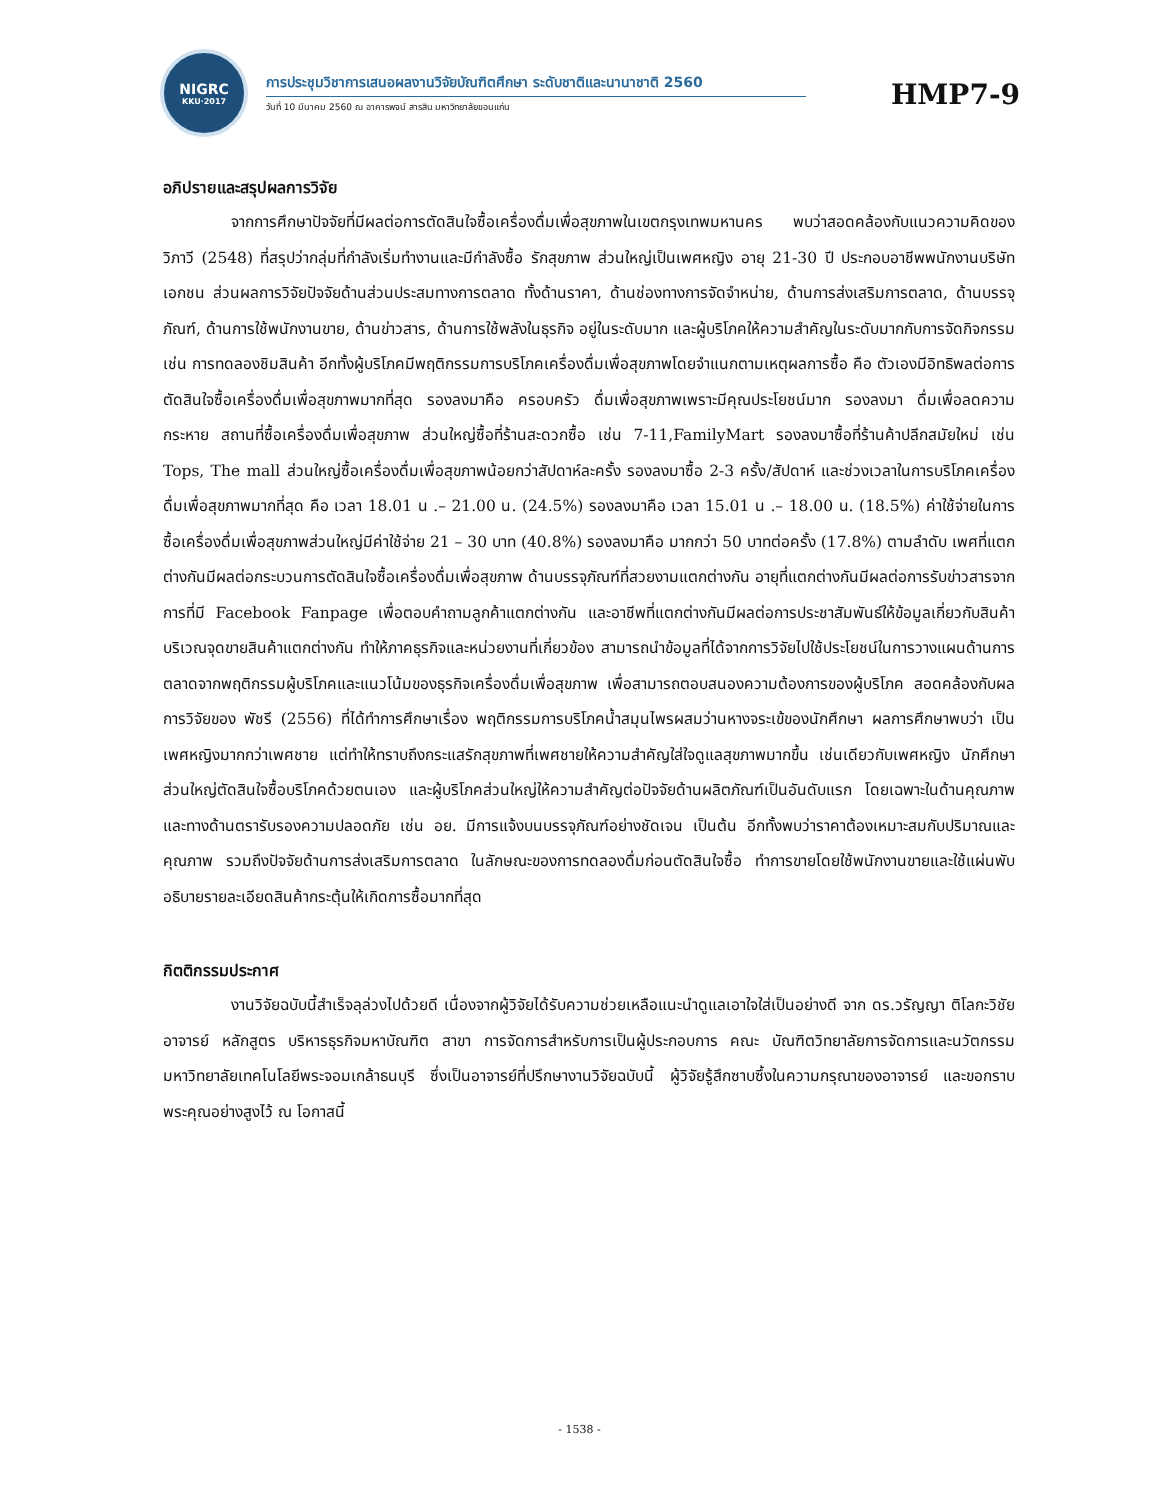NIGRC
KKU·2017
การประชุมวิชาการเสนอผลงานวิจัยบัณฑิตศึกษา ระดับชาติและนานาชาติ 2560
วันที่ 10 มีนาคม 2560 ณ อาคารพจน์ สารสิน มหาวิทยาลัยขอนแก่น
HMP7-9
อภิปรายและสรุปผลการวิจัย
จากการศึกษาปัจจัยที่มีผลต่อการตัดสินใจซื้อเครื่องดื่มเพื่อสุขภาพในเขตกรุงเทพมหานคร พบว่าสอดคล้องกับแนวความคิดของ วิภาวี (2548) ที่สรุปว่ากลุ่มที่กำลังเริ่มทำงานและมีกำลังซื้อ รักสุขภาพ ส่วนใหญ่เป็นเพศหญิง อายุ 21-30 ปี ประกอบอาชีพพนักงานบริษัทเอกชน ส่วนผลการวิจัยปัจจัยด้านส่วนประสมทางการตลาด ทั้งด้านราคา, ด้านช่องทางการจัดจำหน่าย, ด้านการส่งเสริมการตลาด, ด้านบรรจุภัณฑ์, ด้านการใช้พนักงานขาย, ด้านข่าวสาร, ด้านการใช้พลังในธุรกิจ อยู่ในระดับมาก และผู้บริโภคให้ความสำคัญในระดับมากกับการจัดกิจกรรม เช่น การทดลองชิมสินค้า อีกทั้งผู้บริโภคมีพฤติกรรมการบริโภคเครื่องดื่มเพื่อสุขภาพโดยจำแนกตามเหตุผลการซื้อ คือ ตัวเองมีอิทธิพลต่อการตัดสินใจซื้อเครื่องดื่มเพื่อสุขภาพมากที่สุด รองลงมาคือ ครอบครัว ดื่มเพื่อสุขภาพเพราะมีคุณประโยชน์มาก รองลงมา ดื่มเพื่อลดความกระหาย สถานที่ซื้อเครื่องดื่มเพื่อสุขภาพ ส่วนใหญ่ซื้อที่ร้านสะดวกซื้อ เช่น 7-11,FamilyMart รองลงมาซื้อที่ร้านค้าปลีกสมัยใหม่ เช่น Tops, The mall ส่วนใหญ่ซื้อเครื่องดื่มเพื่อสุขภาพน้อยกว่าสัปดาห์ละครั้ง รองลงมาซื้อ 2-3 ครั้ง/สัปดาห์ และช่วงเวลาในการบริโภคเครื่องดื่มเพื่อสุขภาพมากที่สุด คือ เวลา 18.01 น .– 21.00 น. (24.5%) รองลงมาคือ เวลา 15.01 น .– 18.00 น. (18.5%) ค่าใช้จ่ายในการซื้อเครื่องดื่มเพื่อสุขภาพส่วนใหญ่มีค่าใช้จ่าย 21 – 30 บาท (40.8%) รองลงมาคือ มากกว่า 50 บาทต่อครั้ง (17.8%) ตามลำดับ เพศที่แตกต่างกันมีผลต่อกระบวนการตัดสินใจซื้อเครื่องดื่มเพื่อสุขภาพ ด้านบรรจุภัณฑ์ที่สวยงามแตกต่างกัน อายุที่แตกต่างกันมีผลต่อการรับข่าวสารจากการที่มี Facebook Fanpage เพื่อตอบคำถามลูกค้าแตกต่างกัน และอาชีพที่แตกต่างกันมีผลต่อการประชาสัมพันธ์ให้ข้อมูลเกี่ยวกับสินค้าบริเวณจุดขายสินค้าแตกต่างกัน ทำให้ภาคธุรกิจและหน่วยงานที่เกี่ยวข้อง สามารถนำข้อมูลที่ได้จากการวิจัยไปใช้ประโยชน์ในการวางแผนด้านการตลาดจากพฤติกรรมผู้บริโภคและแนวโน้มของธุรกิจเครื่องดื่มเพื่อสุขภาพ เพื่อสามารถตอบสนองความต้องการของผู้บริโภค สอดคล้องกับผลการวิจัยของ พัชรี (2556) ที่ได้ทำการศึกษาเรื่อง พฤติกรรมการบริโภคน้ำสมุนไพรผสมว่านหางจระเข้ของนักศึกษา ผลการศึกษาพบว่า เป็นเพศหญิงมากกว่าเพศชาย แต่ทำให้ทราบถึงกระแสรักสุขภาพที่เพศชายให้ความสำคัญใส่ใจดูแลสุขภาพมากขึ้น เช่นเดียวกับเพศหญิง นักศึกษาส่วนใหญ่ตัดสินใจซื้อบริโภคด้วยตนเอง และผู้บริโภคส่วนใหญ่ให้ความสำคัญต่อปัจจัยด้านผลิตภัณฑ์เป็นอันดับแรก โดยเฉพาะในด้านคุณภาพ และทางด้านตรารับรองความปลอดภัย เช่น อย. มีการแจ้งบนบรรจุภัณฑ์อย่างชัดเจน เป็นต้น อีกทั้งพบว่าราคาต้องเหมาะสมกับปริมาณและคุณภาพ รวมถึงปัจจัยด้านการส่งเสริมการตลาด ในลักษณะของการทดลองดื่มก่อนตัดสินใจซื้อ ทำการขายโดยใช้พนักงานขายและใช้แผ่นพับอธิบายรายละเอียดสินค้ากระตุ้นให้เกิดการซื้อมากที่สุด
กิตติกรรมประกาศ
งานวิจัยฉบับนี้สำเร็จลุล่วงไปด้วยดี เนื่องจากผู้วิจัยได้รับความช่วยเหลือแนะนำดูแลเอาใจใส่เป็นอย่างดี จาก ดร.วรัญญา ติโลกะวิชัย อาจารย์ หลักสูตร บริหารธุรกิจมหาบัณฑิต สาขา การจัดการสำหรับการเป็นผู้ประกอบการ คณะ บัณฑิตวิทยาลัยการจัดการและนวัตกรรม มหาวิทยาลัยเทคโนโลยีพระจอมเกล้าธนบุรี ซึ่งเป็นอาจารย์ที่ปรึกษางานวิจัยฉบับนี้ ผู้วิจัยรู้สึกซาบซึ้งในความกรุณาของอาจารย์ และขอกราบพระคุณอย่างสูงไว้ ณ โอกาสนี้
- 1538 -